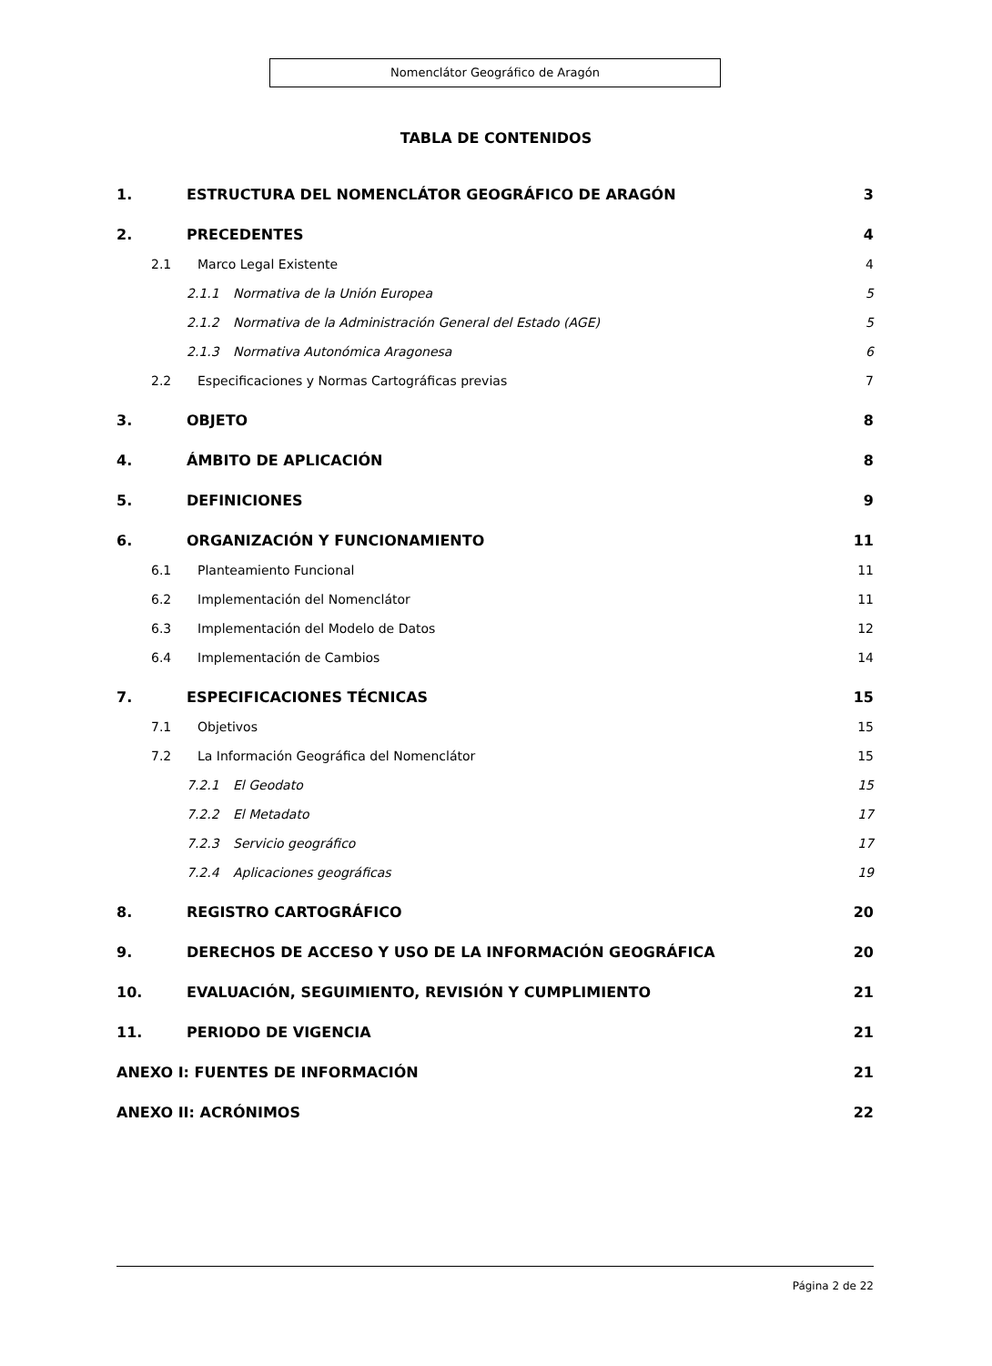Nomenclátor Geográfico de Aragón
TABLA DE CONTENIDOS
1. ESTRUCTURA DEL NOMENCLÁTOR GEOGRÁFICO DE ARAGÓN 3
2. PRECEDENTES 4
2.1 Marco Legal Existente 4
2.1.1 Normativa de la Unión Europea 5
2.1.2 Normativa de la Administración General del Estado (AGE) 5
2.1.3 Normativa Autonómica Aragonesa 6
2.2 Especificaciones y Normas Cartográficas previas 7
3. OBJETO 8
4. ÁMBITO DE APLICACIÓN 8
5. DEFINICIONES 9
6. ORGANIZACIÓN Y FUNCIONAMIENTO 11
6.1 Planteamiento Funcional 11
6.2 Implementación del Nomenclátor 11
6.3 Implementación del Modelo de Datos 12
6.4 Implementación de Cambios 14
7. ESPECIFICACIONES TÉCNICAS 15
7.1 Objetivos 15
7.2 La Información Geográfica del Nomenclátor 15
7.2.1 El Geodato 15
7.2.2 El Metadato 17
7.2.3 Servicio geográfico 17
7.2.4 Aplicaciones geográficas 19
8. REGISTRO CARTOGRÁFICO 20
9. DERECHOS DE ACCESO Y USO DE LA INFORMACIÓN GEOGRÁFICA 20
10. EVALUACIÓN, SEGUIMIENTO, REVISIÓN Y CUMPLIMIENTO 21
11. PERIODO DE VIGENCIA 21
ANEXO I: FUENTES DE INFORMACIÓN 21
ANEXO II: ACRÓNIMOS 22
Página 2 de 22